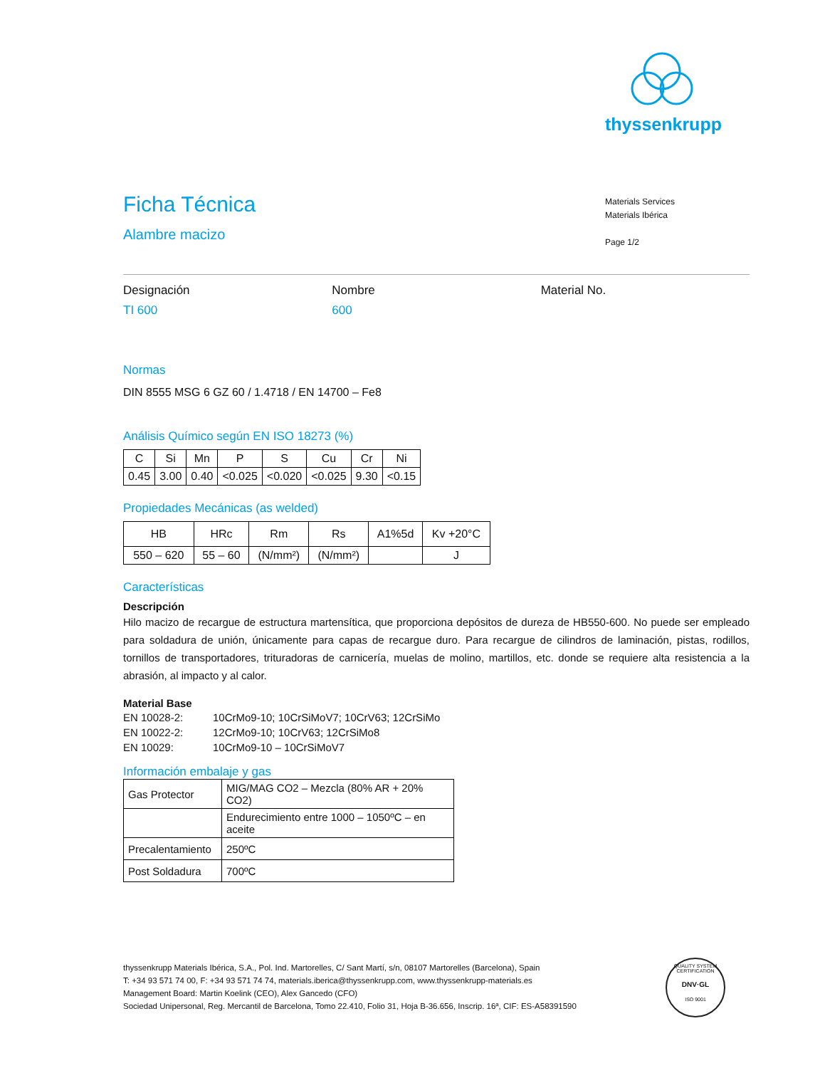thyssenkrupp
Materials Services
Materials Ibérica
Page 1/2
Ficha Técnica
Alambre macizo
Designación
TI 600
Nombre
600
Material No.
Normas
DIN 8555 MSG 6 GZ 60 / 1.4718 / EN 14700 – Fe8
Análisis Químico según EN ISO 18273 (%)
| C | Si | Mn | P | S | Cu | Cr | Ni |
| 0.45 | 3.00 | 0.40 | <0.025 | <0.020 | <0.025 | 9.30 | <0.15 |
Propiedades Mecánicas (as welded)
| HB | HRc | Rm | Rs | A1%5d | Kv +20°C |
| 550 – 620 | 55 – 60 | (N/mm²) | (N/mm²) | | J |
Características
Descripción
Hilo macizo de recargue de estructura martensítica, que proporciona depósitos de dureza de HB550-600. No puede ser empleado para soldadura de unión, únicamente para capas de recargue duro. Para recargue de cilindros de laminación, pistas, rodillos, tornillos de transportadores, trituradoras de carnicería, muelas de molino, martillos, etc. donde se requiere alta resistencia a la abrasión, al impacto y al calor.
Material Base
| EN 10028-2: | 10CrMo9-10; 10CrSiMoV7; 10CrV63; 12CrSiMo |
| EN 10022-2: | 12CrMo9-10; 10CrV63; 12CrSiMo8 |
| EN 10029: | 10CrMo9-10 – 10CrSiMoV7 |
Información embalaje y gas
| Gas Protector | MIG/MAG CO2 – Mezcla (80% AR + 20% CO2) |
| | Endurecimiento entre 1000 – 1050ºC – en aceite |
| Precalentamiento | 250ºC |
| Post Soldadura | 700ºC |
thyssenkrupp Materials Ibérica, S.A., Pol. Ind. Martorelles, C/ Sant Martí, s/n, 08107 Martorelles (Barcelona), Spain
T: +34 93 571 74 00, F: +34 93 571 74 74, materials.iberica@thyssenkrupp.com, www.thyssenkrupp-materials.es
Management Board: Martin Koelink (CEO), Alex Gancedo (CFO)
Sociedad Unipersonal, Reg. Mercantil de Barcelona, Tomo 22.410, Folio 31, Hoja B-36.656, Inscrip. 16ª, CIF: ES-A58391590
QUALITY SYSTEM CERTIFICATION
DNV·GL
ISO 9001